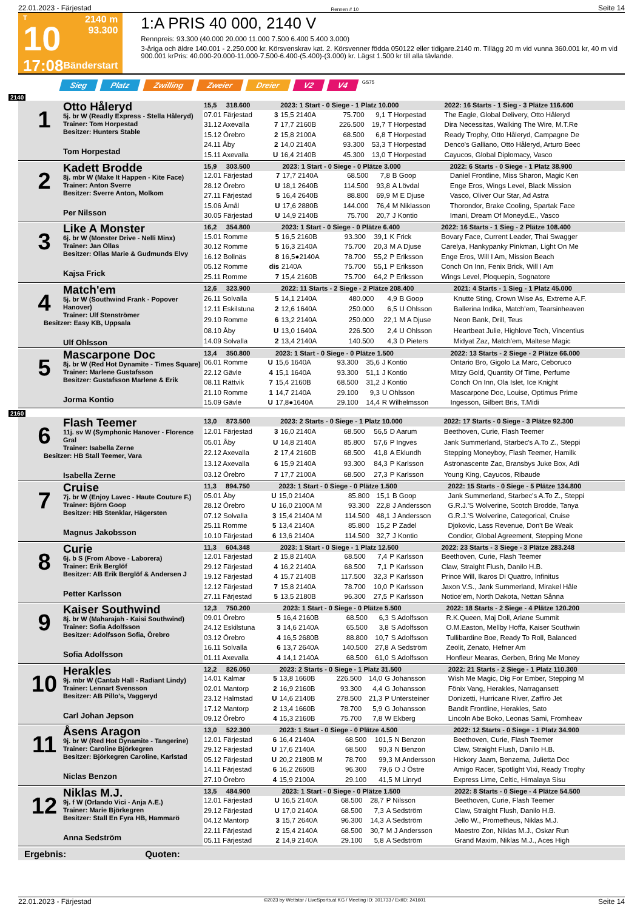22.01.2023 - Färjestad Rennen # 10 Seite 14
T
10
17:08
2140 m
93.300
Bänderstart
1:A PRIS 40 000, 2140 V
Rennpreis: 93.300 (40.000 20.000 11.000 7.500 6.400 5.400 3.000)
3-åriga och äldre 140.001 - 2.250.000 kr. Körsvenskrav kat. 2. Körsvenner födda 050122 eller tidigare.2140 m. Tillägg 20 m vid vunna 360.001 kr, 40 m vid 900.001 krPris: 40.000-20.000-11.000-7.500-6.400-(5.400)-(3.000) kr. Lägst 1.500 kr till alla tävlande.
Sieg Platz Zwilling Zweier Dreier V2 V4 GS75
2140
| 1 Otto Håleryd 5j. br W (Readly Express - Stella Håleryd) Trainer: Tom Horpestad Besitzer: Hunters Stable Tom Horpestad | 15,5 318.600 | | 2023: 1 Start - 0 Siege - 1 Platz 10.000 | | | | | 2022: 16 Starts - 1 Sieg - 3 Plätze 116.600 |
| | 07.01 Färjestad | 3 | 15,5 2140A | 75.700 | 9,1 | T Horpestad | | The Eagle, Global Delivery, Otto Håleryd |
| | 31.12 Axevalla | 7 | 17,7 2160B | 226.500 | 19,7 | T Horpestad | | Dira Necessitas, Walking The Wire, M.T.Re |
| | 15.12 Örebro | 2 | 15,8 2100A | 68.500 | 6,8 | T Horpestad | | Ready Trophy, Otto Håleryd, Campagne De |
| | 24.11 Åby | 2 | 14,0 2140A | 93.300 | 53,3 | T Horpestad | | Denco's Galliano, Otto Håleryd, Arturo Beec |
| | 15.11 Axevalla | U | 16,4 2140B | 45.300 | 13,0 | T Horpestad | | Cayucos, Global Diplomacy, Vasco |
| 2 Kadett Brodde 8j. mbr W (Make It Happen - Kite Face) Trainer: Anton Sverre Besitzer: Sverre Anton, Molkom Per Nilsson | 15,9 303.500 | | 2023: 1 Start - 0 Siege - 0 Plätze 3.000 | | | | | 2022: 6 Starts - 0 Siege - 1 Platz 38.900 |
| | 12.01 Färjestad | 7 | 17,7 2140A | 68.500 | 7,8 | B Goop | | Daniel Frontline, Miss Sharon, Magic Ken |
| | 28.12 Örebro | U | 18,1 2640B | 114.500 | 93,8 | A Lövdal | | Enge Eros, Wings Level, Black Mission |
| | 27.11 Färjestad | 5 | 16,4 2640B | 88.800 | 69,9 | M E Djuse | | Vasco, Oliver Our Star, Ad Astra |
| | 15.06 Åmål | U | 17,6 2880B | 144.000 | 76,4 | M Niklasson | | Thorondor, Brake Cooling, Spartak Face |
| | 30.05 Färjestad | U | 14,9 2140B | 75.700 | 20,7 | J Kontio | | Imani, Dream Of Moneyd.E., Vasco |
| 3 Like A Monster 6j. br W (Monster Drive - Nelli Minx) Trainer: Jan Ollas Besitzer: Ollas Marie & Gudmunds Elvy Kajsa Frick | 16,2 354.800 | | 2023: 1 Start - 0 Siege - 0 Plätze 6.400 | | | | | 2022: 16 Starts - 1 Sieg - 2 Plätze 108.400 |
| | 15.01 Romme | 5 | 16,5 2160B | 93.300 | 39,1 | K Frick | | Bovary Face, Current Leader, Thai Swagger |
| | 30.12 Romme | 5 | 16,3 2140A | 75.700 | 20,3 | M A Djuse | | Carelya, Hankypanky Pinkman, Light On Me |
| | 16.12 Bollnäs | 8 | 16,5●2140A | 78.700 | 55,2 | P Eriksson | | Enge Eros, Will I Am, Mission Beach |
| | 05.12 Romme | dis | 2140A | 75.700 | 55,1 | P Eriksson | | Conch On Inn, Fenix Brick, Will I Am |
| | 25.11 Romme | 7 | 15,4 2160B | 75.700 | 64,2 | P Eriksson | | Wings Level, Ploquepin, Sognatore |
| 4 Match'em 5j. br W (Southwind Frank - Popover Hanover) Trainer: Ulf Stenströmer Besitzer: Easy KB, Uppsala Ulf Ohlsson | 12,6 323.900 | | 2022: 11 Starts - 2 Siege - 2 Plätze 208.400 | | | | | 2021: 4 Starts - 1 Sieg - 1 Platz 45.000 |
| | 26.11 Solvalla | 5 | 14,1 2140A | 480.000 | 4,9 | B Goop | | Knutte Sting, Crown Wise As, Extreme A.F. |
| | 12.11 Eskilstuna | 2 | 12,6 1640A | 250.000 | 6,5 | U Ohlsson | | Ballerina Indika, Match'em, Tearsinheaven |
| | 29.10 Romme | 6 | 13,2 2140A | 250.000 | 22,1 | M A Djuse | | Neon Bank, Drill, Teus |
| | 08.10 Åby | U | 13,0 1640A | 226.500 | 2,4 | U Ohlsson | | Heartbeat Julie, Highlove Tech, Vincentius |
| | 14.09 Solvalla | 2 | 13,4 2140A | 140.500 | 4,3 | D Pieters | | Midyat Zaz, Match'em, Maltese Magic |
| 5 Mascarpone Doc 8j. br W (Red Hot Dynamite - Times Square) Trainer: Marlene Gustafsson Besitzer: Gustafsson Marlene & Erik Jorma Kontio | 13,4 350.800 | | 2023: 1 Start - 0 Siege - 0 Plätze 1.500 | | | | | 2022: 13 Starts - 2 Siege - 2 Plätze 66.000 |
| | 06.01 Romme | U | 15,6 1640A | 93.300 | 35,6 | J Kontio | | Ontario Bro, Gigolo La Marc, Ceboruco |
| | 22.12 Gävle | 4 | 15,1 1640A | 93.300 | 51,1 | J Kontio | | Mitzy Gold, Quantity Of Time, Perfume |
| | 08.11 Rättvik | 7 | 15,4 2160B | 68.500 | 31,2 | J Kontio | | Conch On Inn, Ola Islet, Ice Knight |
| | 21.10 Romme | 1 | 14,7 2140A | 29.100 | 9,3 | U Ohlsson | | Mascarpone Doc, Louise, Optimus Prime |
| | 15.09 Gävle | U | 17,8●1640A | 29.100 | 14,4 | R Wilhelmsson | | Ingesson, Gilbert Bris, T.Midi |
2160
| 6 Flash Teemer 11j. sv W (Symphonic Hanover - Florence Gral Trainer: Isabella Zerne Besitzer: HB Stall Teemer, Vara Isabella Zerne | 13,0 873.500 | | 2023: 2 Starts - 0 Siege - 1 Platz 10.000 | | | | | 2022: 17 Starts - 0 Siege - 3 Plätze 92.300 |
| | 12.01 Färjestad | 3 | 16,0 2140A | 68.500 | 56,5 | D Aarum | | Beethoven, Curie, Flash Teemer |
| | 05.01 Åby | U | 14,8 2140A | 85.800 | 57,6 | P Ingves | | Jank Summerland, Starbec's A.To Z., Steppi |
| | 22.12 Axevalla | 2 | 17,4 2160B | 68.500 | 41,8 | A Eklundh | | Stepping Moneyboy, Flash Teemer, Hamilk |
| | 13.12 Axevalla | 6 | 15,9 2140A | 93.300 | 84,3 | P Karlsson | | Astronascente Zac, Bransbys Juke Box, Adi |
| | 03.12 Örebro | 7 | 17,7 2100A | 68.500 | 27,3 | P Karlsson | | Young King, Cayucos, Ribaude |
| 7 Cruise 7j. br W (Enjoy Lavec - Haute Couture F.) Trainer: Björn Goop Besitzer: HB Stenklar, Hägersten Magnus Jakobsson | 11,3 894.750 | | 2023: 1 Start - 0 Siege - 0 Plätze 1.500 | | | | | 2022: 15 Starts - 0 Siege - 5 Plätze 134.800 |
| | 05.01 Åby | U | 15,0 2140A | 85.800 | 15,1 | B Goop | | Jank Summerland, Starbec's A.To Z., Steppi |
| | 28.12 Örebro | U | 16,0 2100A M | 93.300 | 22,8 | J Andersson | | G.R.J.'S Wolverine, Scotch Brodde, Tanya |
| | 07.12 Solvalla | 3 | 15,4 2140A M | 114.500 | 48,1 | J Andersson | | G.R.J.'S Wolverine, Categorical, Cruise |
| | 25.11 Romme | 5 | 13,4 2140A | 85.800 | 15,2 | P Zadel | | Djokovic, Lass Revenue, Don't Be Weak |
| | 10.10 Färjestad | 6 | 13,6 2140A | 114.500 | 32,7 | J Kontio | | Condior, Global Agreement, Stepping Mone |
| 8 Curie 6j. b S (From Above - Laborera) Trainer: Erik Berglöf Besitzer: AB Erik Berglöf & Andersen J Petter Karlsson | 11,3 604.348 | | 2023: 1 Start - 0 Siege - 1 Platz 12.500 | | | | | 2022: 23 Starts - 3 Siege - 3 Plätze 283.248 |
| | 12.01 Färjestad | 2 | 15,8 2140A | 68.500 | 7,4 | P Karlsson | | Beethoven, Curie, Flash Teemer |
| | 29.12 Färjestad | 4 | 16,2 2140A | 68.500 | 7,1 | P Karlsson | | Claw, Straight Flush, Danilo H.B. |
| | 19.12 Färjestad | 4 | 15,7 2140B | 117.500 | 32,3 | P Karlsson | | Prince Will, Ikaros Di Quattro, Infinitus |
| | 12.12 Färjestad | 7 | 15,8 2140A | 78.700 | 10,0 | P Karlsson | | Jaxon V.S., Jank Summerland, Mirakel Håle |
| | 27.11 Färjestad | 5 | 13,5 2180B | 96.300 | 27,5 | P Karlsson | | Notice'em, North Dakota, Nettan Sånna |
| 9 Kaiser Southwind 8j. br W (Maharajah - Kaisi Southwind) Trainer: Sofia Adolfsson Besitzer: Adolfsson Sofia, Örebro Sofia Adolfsson | 12,3 750.200 | | 2023: 1 Start - 0 Siege - 0 Plätze 5.500 | | | | | 2022: 18 Starts - 2 Siege - 4 Plätze 120.200 |
| | 09.01 Örebro | 5 | 16,4 2160B | 68.500 | 6,3 | S Adolfsson | | R.K.Queen, Maj Doll, Ariane Summit |
| | 24.12 Eskilstuna | 3 | 14,6 2140A | 65.500 | 3,8 | S Adolfsson | | O.M.Easton, Mellby Hoffa, Kaiser Southwin |
| | 03.12 Örebro | 4 | 16,5 2680B | 88.800 | 10,7 | S Adolfsson | | Tullibardine Boe, Ready To Roll, Balanced |
| | 16.11 Solvalla | 6 | 13,7 2640A | 140.500 | 27,8 | A Sedström | | Zeolit, Zenato, Hefner Am |
| | 01.11 Axevalla | 4 | 14,1 2140A | 68.500 | 61,0 | S Adolfsson | | Honfleur Mearas, Gerben, Bring Me Money |
| 10 Herakles 9j. mbr W (Cantab Hall - Radiant Lindy) Trainer: Lennart Svensson Besitzer: AB Pillo's, Vaggeryd Carl Johan Jepson | 12,2 826.050 | | 2023: 2 Starts - 0 Siege - 1 Platz 31.500 | | | | | 2022: 21 Starts - 2 Siege - 1 Platz 110.300 |
| | 14.01 Kalmar | 5 | 13,8 1660B | 226.500 | 14,0 | G Johansson | | Wish Me Magic, Dig For Ember, Stepping M |
| | 02.01 Mantorp | 2 | 16,9 2160B | 93.300 | 4,4 | G Johansson | | Fönix Vang, Herakles, Narragansett |
| | 23.12 Halmstad | U | 14,6 2140B | 278.500 | 21,3 | P Untersteiner | | Donizetti, Hurricane River, Zaffiro Jet |
| | 17.12 Mantorp | 2 | 13,4 1660B | 78.700 | 5,9 | G Johansson | | Bandit Frontline, Herakles, Sato |
| | 09.12 Örebro | 4 | 15,3 2160B | 75.700 | 7,8 | W Ekberg | | Lincoln Abe Boko, Leonas Sami, Fromheav |
| 11 Åsens Aragon 9j. br W (Red Hot Dynamite - Tangerine) Trainer: Caroline Björkegren Besitzer: Björkegren Caroline, Karlstad Niclas Benzon | 13,0 522.300 | | 2023: 1 Start - 0 Siege - 0 Plätze 4.500 | | | | | 2022: 12 Starts - 0 Siege - 1 Platz 34.900 |
| | 12.01 Färjestad | 6 | 16,4 2140A | 68.500 | 101,5 | N Benzon | | Beethoven, Curie, Flash Teemer |
| | 29.12 Färjestad | U | 17,6 2140A | 68.500 | 90,3 | N Benzon | | Claw, Straight Flush, Danilo H.B. |
| | 05.12 Färjestad | U | 20,2 2180B M | 78.700 | 99,3 | M Andersson | | Hickory Jaam, Benzema, Julietta Doc |
| | 14.11 Färjestad | 6 | 16,2 2660B | 96.300 | 79,6 | O J Östre | | Amigo Racer, Spotlight Vixi, Ready Trophy |
| | 27.10 Örebro | 4 | 15,9 2100A | 29.100 | 41,5 | M Linryd | | Express Lime, Celtic, Himalaya Sisu |
| 12 Niklas M.J. 9j. f W (Orlando Vici - Anja A.E.) Trainer: Marie Björkegren Besitzer: Stall En Fyra HB, Hammarö Anna Sedström | 13,5 484.900 | | 2023: 1 Start - 0 Siege - 0 Plätze 1.500 | | | | | 2022: 8 Starts - 0 Siege - 4 Plätze 54.500 |
| | 12.01 Färjestad | U | 16,5 2140A | 68.500 | 28,7 | P Nilsson | | Beethoven, Curie, Flash Teemer |
| | 29.12 Färjestad | U | 17,0 2140A | 68.500 | 7,3 | A Sedström | | Claw, Straight Flush, Danilo H.B. |
| | 04.12 Mantorp | 3 | 15,7 2640A | 96.300 | 14,3 | A Sedström | | Jello W., Prometheus, Niklas M.J. |
| | 22.11 Färjestad | 2 | 15,4 2140A | 68.500 | 30,7 | M J Andersson | | Maestro Zon, Niklas M.J., Oskar Run |
| | 05.11 Färjestad | 2 | 14,9 2140A | 29.100 | 5,8 | A Sedström | | Grand Maxim, Niklas M.J., Aces High |
Ergebnis: Quoten:
22.01.2023 - Färjestad ©2023 by Wettstar / LiveSports.at KG / Meeting ID: 301733 / ExtID: 241601 Seite 14